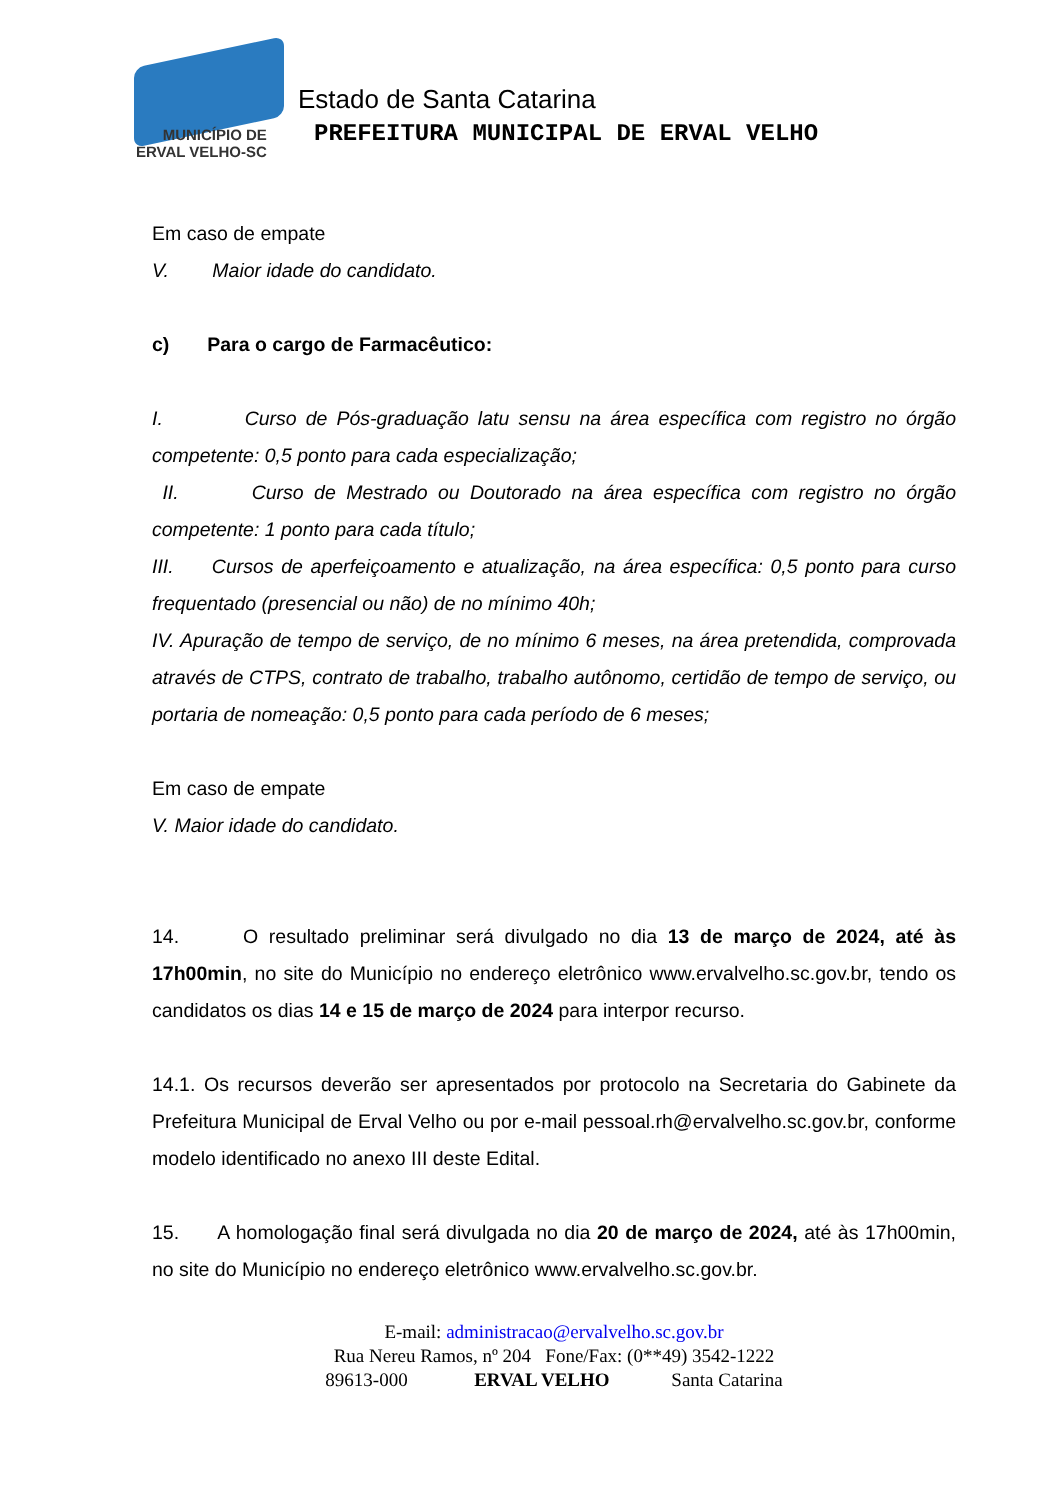MUNICÍPIO DE
ERVAL VELHO-SC
Estado de Santa Catarina
PREFEITURA MUNICIPAL DE ERVAL VELHO
Em caso de empate
V. Maior idade do candidato.
c) Para o cargo de Farmacêutico:
I. Curso de Pós-graduação latu sensu na área específica com registro no órgão competente: 0,5 ponto para cada especialização;
II. Curso de Mestrado ou Doutorado na área específica com registro no órgão competente: 1 ponto para cada título;
III. Cursos de aperfeiçoamento e atualização, na área específica: 0,5 ponto para curso frequentado (presencial ou não) de no mínimo 40h;
IV. Apuração de tempo de serviço, de no mínimo 6 meses, na área pretendida, comprovada através de CTPS, contrato de trabalho, trabalho autônomo, certidão de tempo de serviço, ou portaria de nomeação: 0,5 ponto para cada período de 6 meses;
Em caso de empate
V. Maior idade do candidato.
14. O resultado preliminar será divulgado no dia 13 de março de 2024, até às 17h00min, no site do Município no endereço eletrônico www.ervalvelho.sc.gov.br, tendo os candidatos os dias 14 e 15 de março de 2024 para interpor recurso.
14.1. Os recursos deverão ser apresentados por protocolo na Secretaria do Gabinete da Prefeitura Municipal de Erval Velho ou por e-mail pessoal.rh@ervalvelho.sc.gov.br, conforme modelo identificado no anexo III deste Edital.
15. A homologação final será divulgada no dia 20 de março de 2024, até às 17h00min, no site do Município no endereço eletrônico www.ervalvelho.sc.gov.br.
E-mail: administracao@ervalvelho.sc.gov.br
Rua Nereu Ramos, nº 204 Fone/Fax: (0**49) 3542-1222
89613-000 ERVAL VELHO Santa Catarina